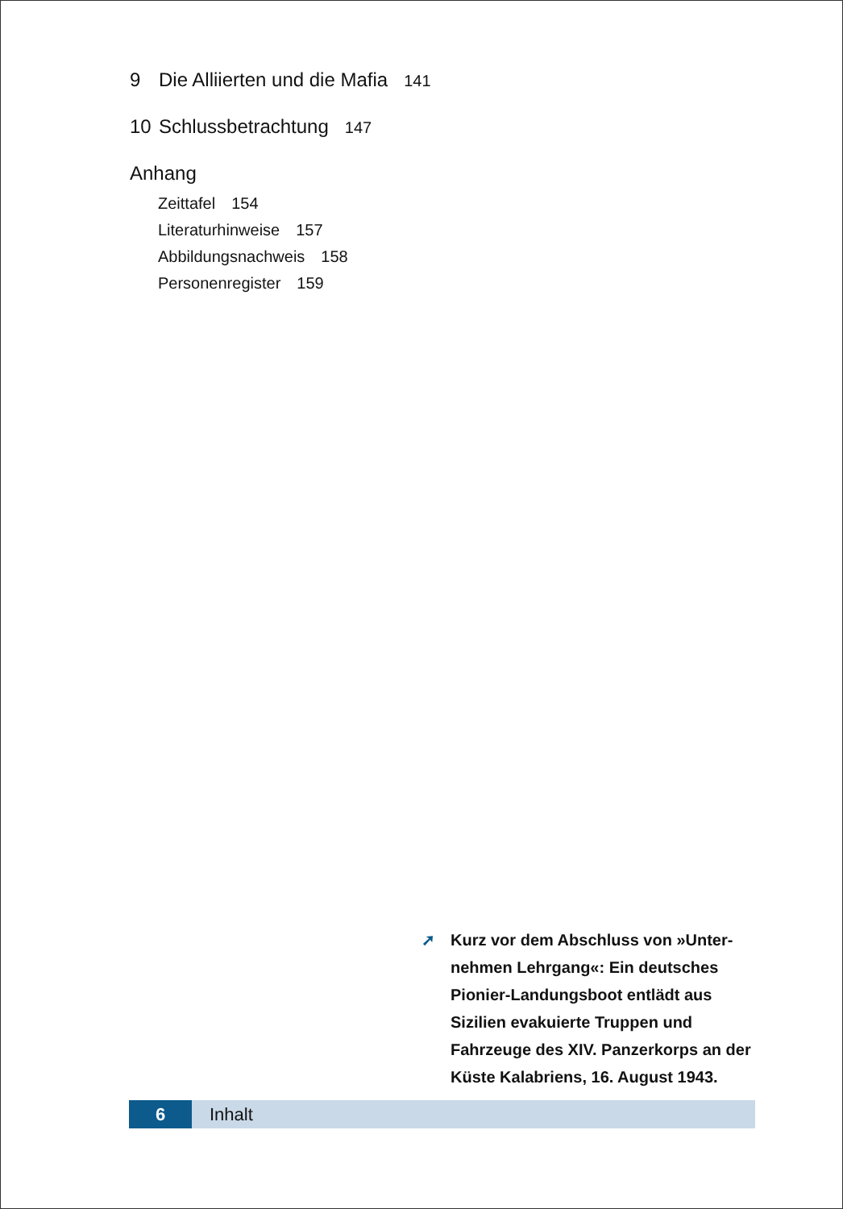9 Die Alliierten und die Mafia 141
10 Schlussbetrachtung 147
Anhang
Zeittafel 154
Literaturhinweise 157
Abbildungsnachweis 158
Personenregister 159
➚ Kurz vor dem Abschluss von »Unter-
nehmen Lehrgang«: Ein deutsches Pionier-Landungsboot entlädt aus Sizilien evakuierte Truppen und Fahrzeuge des XIV. Panzerkorps an der Küste Kalabriens, 16. August 1943.
6 Inhalt